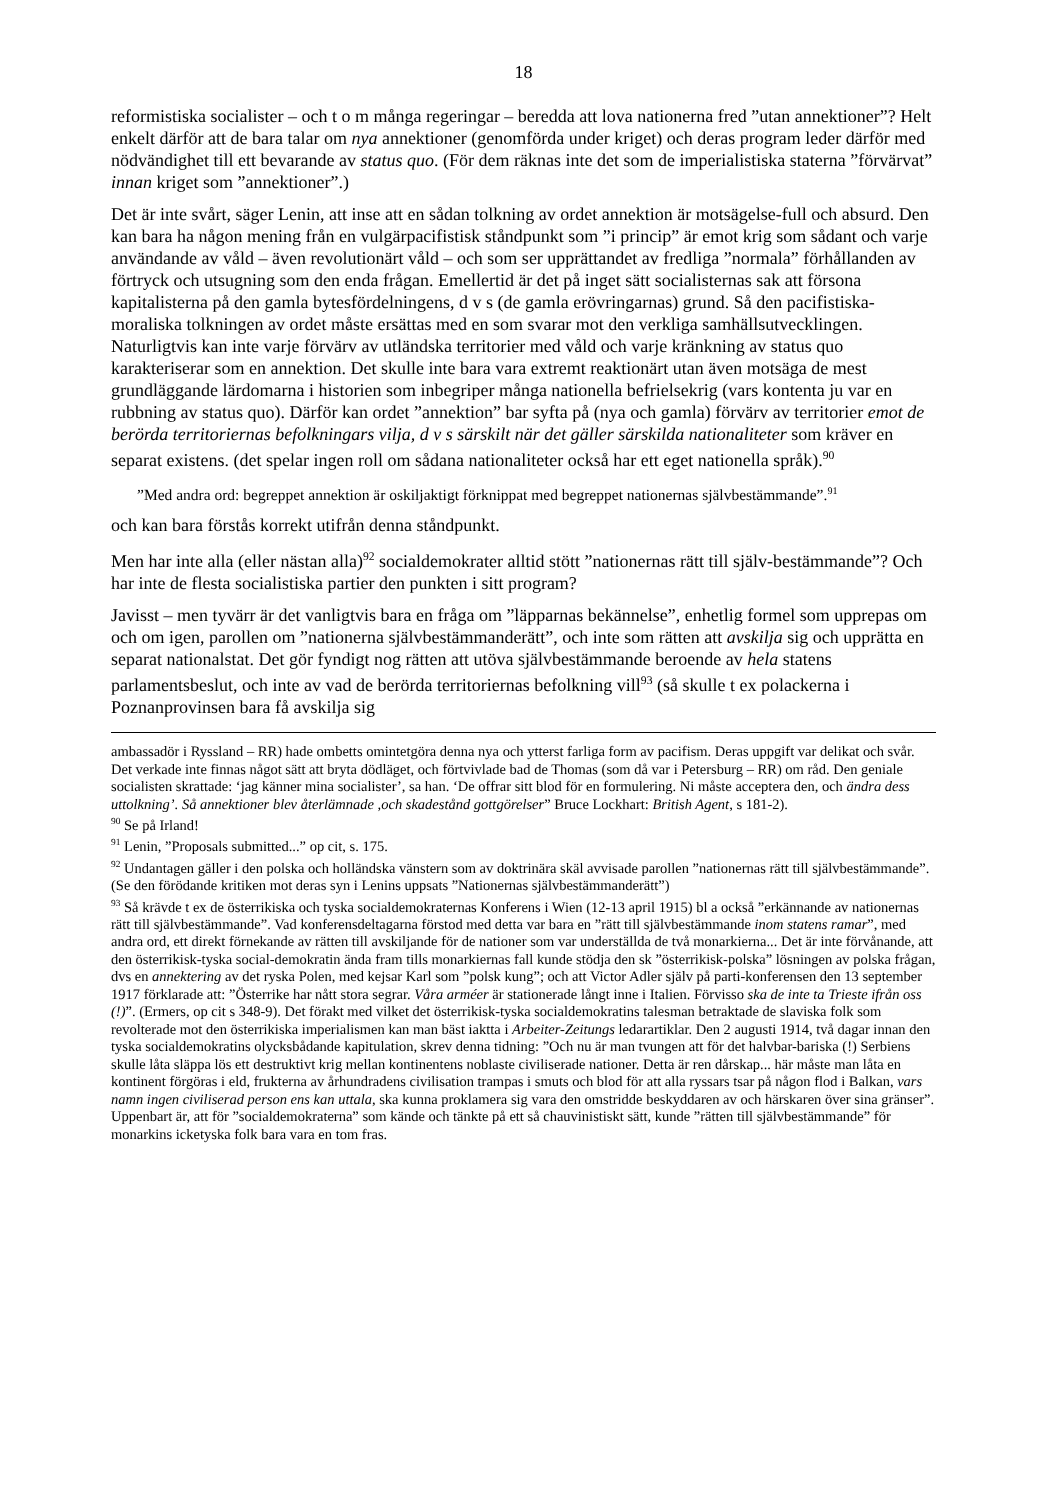18
reformistiska socialister – och t o m många regeringar – beredda att lova nationerna fred ”utan annektioner”? Helt enkelt därför att de bara talar om nya annektioner (genomförda under kriget) och deras program leder därför med nödvändighet till ett bevarande av status quo. (För dem räknas inte det som de imperialistiska staterna ”förvärvat” innan kriget som ”annektioner”.)
Det är inte svårt, säger Lenin, att inse att en sådan tolkning av ordet annektion är motsägelse-full och absurd. Den kan bara ha någon mening från en vulgärpacifistisk ståndpunkt som ”i princip” är emot krig som sådant och varje användande av våld – även revolutionärt våld – och som ser upprättandet av fredliga ”normala” förhållanden av förtryck och utsugning som den enda frågan. Emellertid är det på inget sätt socialisternas sak att försona kapitalisterna på den gamla bytesfördelningens, d v s (de gamla erövringarnas) grund. Så den pacifistiska-moraliska tolkningen av ordet måste ersättas med en som svarar mot den verkliga samhällsutvecklingen. Naturligtvis kan inte varje förvärv av utländska territorier med våld och varje kränkning av status quo karakteriserar som en annektion. Det skulle inte bara vara extremt reaktionärt utan även motsäga de mest grundläggande lärdomarna i historien som inbegriper många nationella befrielsekrig (vars kontenta ju var en rubbning av status quo). Därför kan ordet ”annektion” bar syfta på (nya och gamla) förvärv av territorier emot de berörda territoriernas befolkningars vilja, d v s särskilt när det gäller särskilda nationaliteter som kräver en separat existens. (det spelar ingen roll om sådana nationaliteter också har ett eget nationella språk).<sup>90</sup>
”Med andra ord: begreppet annektion är oskiljaktigt förknippat med begreppet nationernas självbestämmande”.<sup>91</sup>
och kan bara förstås korrekt utifrån denna ståndpunkt.
Men har inte alla (eller nästan alla)<sup>92</sup> socialdemokrater alltid stött ”nationernas rätt till själv-bestämmande”? Och har inte de flesta socialistiska partier den punkten i sitt program?
Javisst – men tyvärr är det vanligtvis bara en fråga om ”läpparnas bekännelse”, enhetlig formel som upprepas om och om igen, parollen om ”nationerna självbestämmanderätt”, och inte som rätten att avskilja sig och upprätta en separat nationalstat. Det gör fyndigt nog rätten att utöva självbestämmande beroende av hela statens parlamentsbeslut, och inte av vad de berörda territoriernas befolkning vill<sup>93</sup> (så skulle t ex polackerna i Poznanprovinsen bara få avskilja sig
ambassadör i Ryssland – RR) hade ombetts omintetgöra denna nya och ytterst farliga form av pacifism. Deras uppgift var delikat och svår. Det verkade inte finnas något sätt att bryta dödläget, och förtvivlade bad de Thomas (som då var i Petersburg – RR) om råd. Den geniale socialisten skrattade: ‘jag känner mina socialister’, sa han. ‘De offrar sitt blod för en formulering. Ni måste acceptera den, och ändra dess uttolkning’. Så annektioner blev återlämnade ,och skadestånd gottgörelser” Bruce Lockhart: British Agent, s 181-2).
<sup>90</sup> Se på Irland!
<sup>91</sup> Lenin, ”Proposals submitted...” op cit, s. 175.
<sup>92</sup> Undantagen gäller i den polska och holländska vänstern som av doktrinära skäl avvisade parollen ”nationernas rätt till självbestämmande”. (Se den förödande kritiken mot deras syn i Lenins uppsats ”Nationernas självbestämmanderätt”)
<sup>93</sup> Så krävde t ex de österrikiska och tyska socialdemokraternas Konferens i Wien (12-13 april 1915) bl a också ”erkännande av nationernas rätt till självbestämmande”. Vad konferensdeltagarna förstod med detta var bara en ”rätt till självbestämmande inom statens ramar”, med andra ord, ett direkt förnekande av rätten till avskiljande för de nationer som var underställda de två monarkierna... Det är inte förvånande, att den österrikisk-tyska social-demokratin ända fram tills monarkiernas fall kunde stödja den sk ”österrikisk-polska” lösningen av polska frågan, dvs en annektering av det ryska Polen, med kejsar Karl som ”polsk kung”; och att Victor Adler själv på parti-konferensen den 13 september 1917 förklarade att: ”Österrike har nått stora segrar. Våra arméer är stationerade långt inne i Italien. Förvisso ska de inte ta Trieste ifrån oss (!)”. (Ermers, op cit s 348-9). Det förakt med vilket det österrikisk-tyska socialdemokratins talesman betraktade de slaviska folk som revolterade mot den österrikiska imperialismen kan man bäst iaktta i Arbeiter-Zeitungs ledarartiklar. Den 2 augusti 1914, två dagar innan den tyska socialdemokratins olycksbådande kapitulation, skrev denna tidning: ”Och nu är man tvungen att för det halvbar-bariska (!) Serbiens skulle låta släppa lös ett destruktivt krig mellan kontinentens noblaste civiliserade nationer. Detta är ren dårskap... här måste man låta en kontinent förgöras i eld, frukterna av århundradens civilisation trampas i smuts och blod för att alla ryssars tsar på någon flod i Balkan, vars namn ingen civiliserad person ens kan uttala, ska kunna proklamera sig vara den omstridde beskyddaren av och härskaren över sina gränser”. Uppenbart är, att för ”socialdemokraterna” som kände och tänkte på ett så chauvinistiskt sätt, kunde ”rätten till självbestämmande” för monarkins icketyska folk bara vara en tom fras.